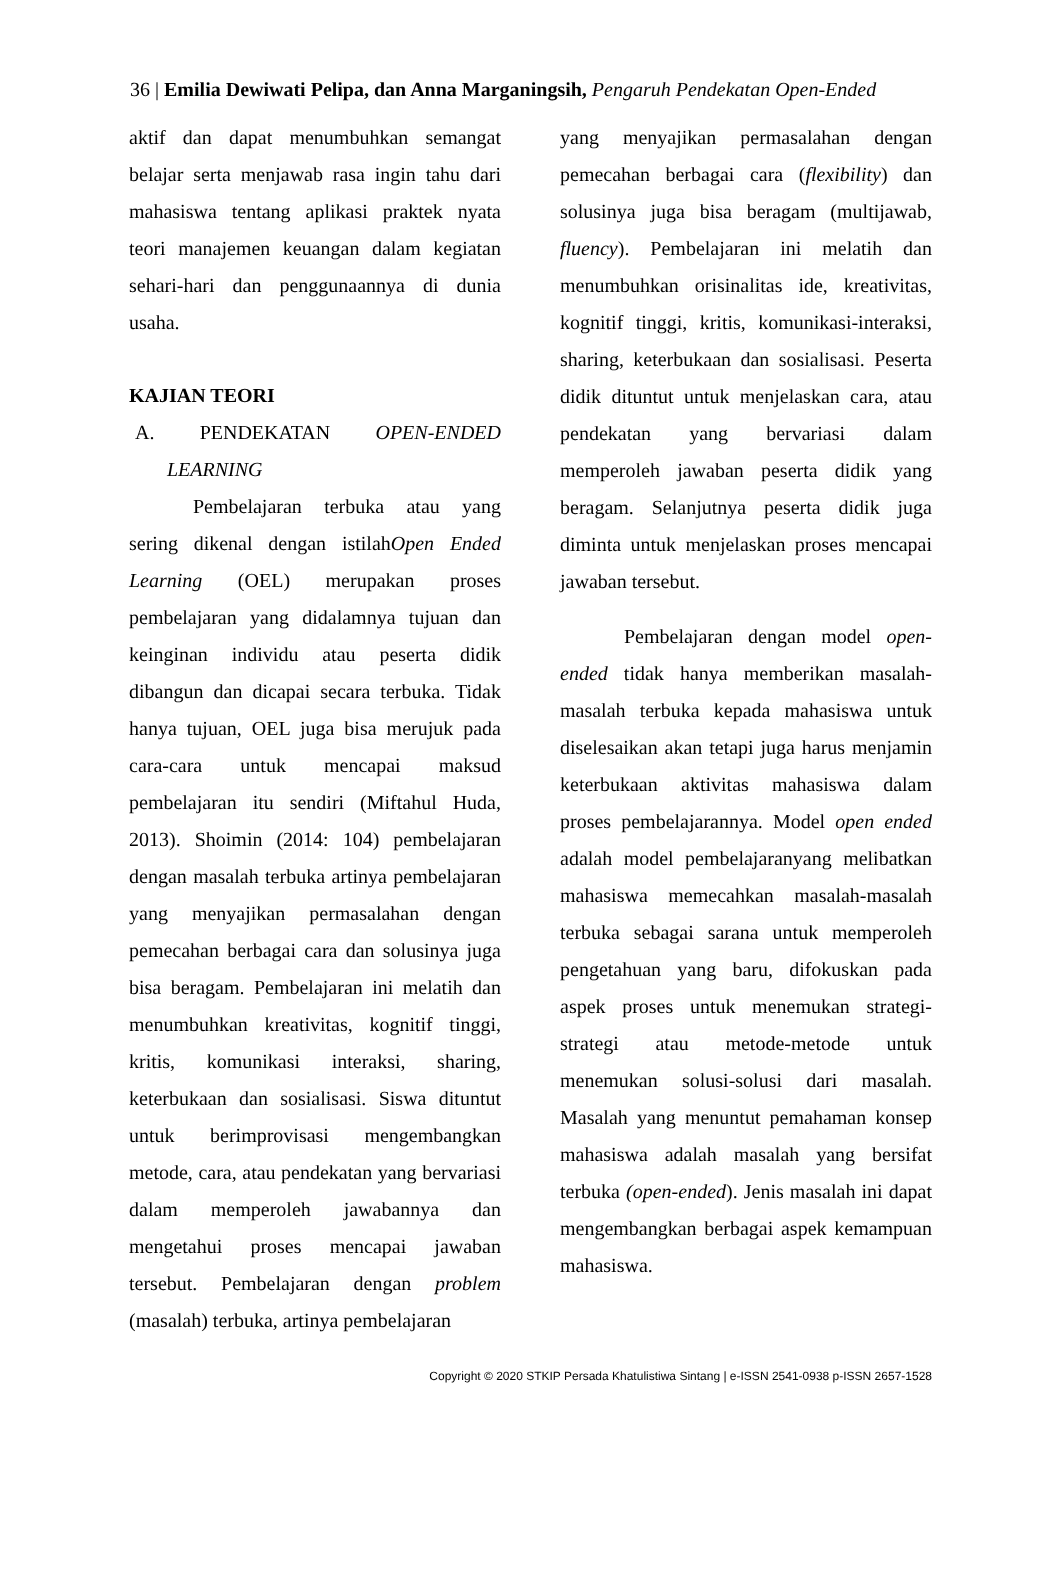36 | Emilia Dewiwati Pelipa, dan Anna Marganingsih, Pengaruh Pendekatan Open-Ended
aktif dan dapat menumbuhkan semangat belajar serta menjawab rasa ingin tahu dari mahasiswa tentang aplikasi praktek nyata teori manajemen keuangan dalam kegiatan sehari-hari dan penggunaannya di dunia usaha.
KAJIAN TEORI
A. PENDEKATAN OPEN-ENDED LEARNING
Pembelajaran terbuka atau yang sering dikenal dengan istilahOpen Ended Learning (OEL) merupakan proses pembelajaran yang didalamnya tujuan dan keinginan individu atau peserta didik dibangun dan dicapai secara terbuka. Tidak hanya tujuan, OEL juga bisa merujuk pada cara-cara untuk mencapai maksud pembelajaran itu sendiri (Miftahul Huda, 2013). Shoimin (2014: 104) pembelajaran dengan masalah terbuka artinya pembelajaran yang menyajikan permasalahan dengan pemecahan berbagai cara dan solusinya juga bisa beragam. Pembelajaran ini melatih dan menumbuhkan kreativitas, kognitif tinggi, kritis, komunikasi interaksi, sharing, keterbukaan dan sosialisasi. Siswa dituntut untuk berimprovisasi mengembangkan metode, cara, atau pendekatan yang bervariasi dalam memperoleh jawabannya dan mengetahui proses mencapai jawaban tersebut. Pembelajaran dengan problem (masalah) terbuka, artinya pembelajaran
yang menyajikan permasalahan dengan pemecahan berbagai cara (flexibility) dan solusinya juga bisa beragam (multijawab, fluency). Pembelajaran ini melatih dan menumbuhkan orisinalitas ide, kreativitas, kognitif tinggi, kritis, komunikasi-interaksi, sharing, keterbukaan dan sosialisasi. Peserta didik dituntut untuk menjelaskan cara, atau pendekatan yang bervariasi dalam memperoleh jawaban peserta didik yang beragam. Selanjutnya peserta didik juga diminta untuk menjelaskan proses mencapai jawaban tersebut.
Pembelajaran dengan model open-ended tidak hanya memberikan masalah-masalah terbuka kepada mahasiswa untuk diselesaikan akan tetapi juga harus menjamin keterbukaan aktivitas mahasiswa dalam proses pembelajarannya. Model open ended adalah model pembelajaranyang melibatkan mahasiswa memecahkan masalah-masalah terbuka sebagai sarana untuk memperoleh pengetahuan yang baru, difokuskan pada aspek proses untuk menemukan strategi-strategi atau metode-metode untuk menemukan solusi-solusi dari masalah. Masalah yang menuntut pemahaman konsep mahasiswa adalah masalah yang bersifat terbuka (open-ended). Jenis masalah ini dapat mengembangkan berbagai aspek kemampuan mahasiswa.
Copyright © 2020 STKIP Persada Khatulistiwa Sintang | e-ISSN 2541-0938 p-ISSN 2657-1528